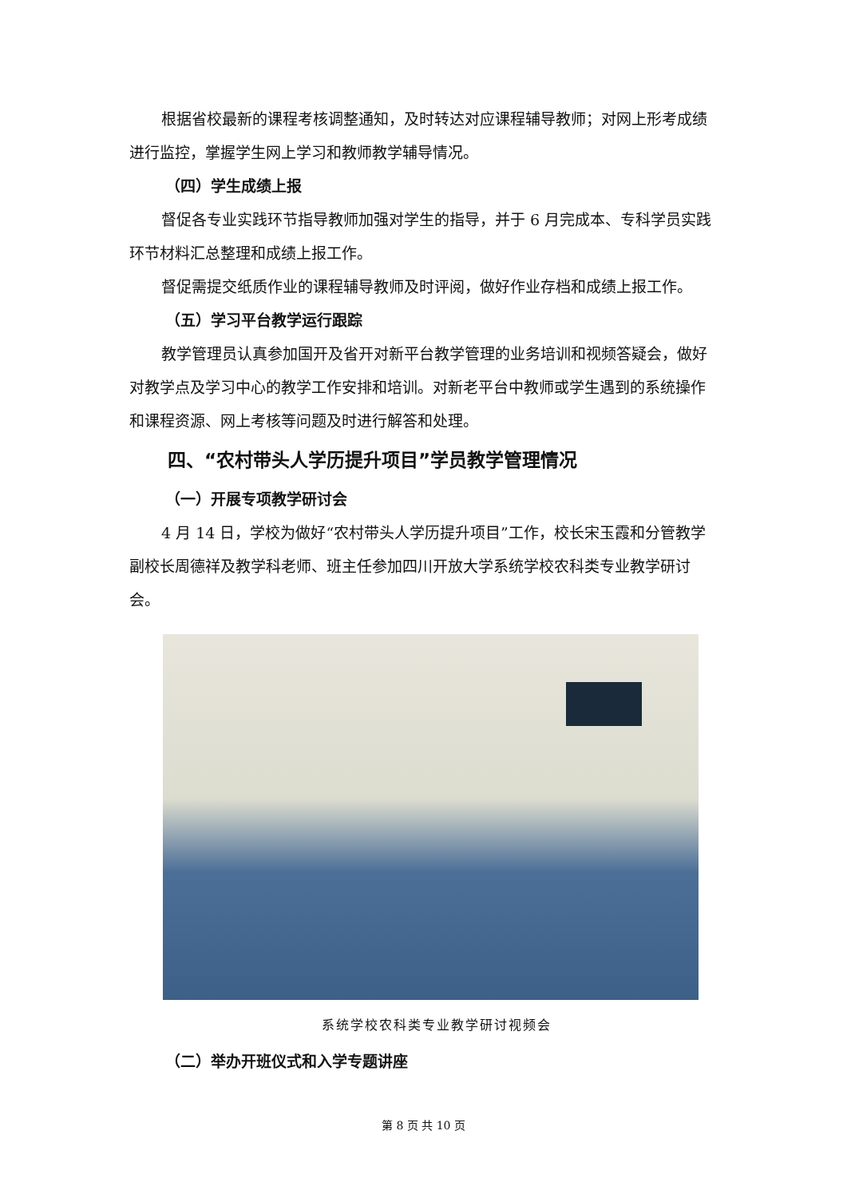根据省校最新的课程考核调整通知，及时转达对应课程辅导教师；对网上形考成绩进行监控，掌握学生网上学习和教师教学辅导情况。
（四）学生成绩上报
督促各专业实践环节指导教师加强对学生的指导，并于 6 月完成本、专科学员实践环节材料汇总整理和成绩上报工作。
督促需提交纸质作业的课程辅导教师及时评阅，做好作业存档和成绩上报工作。
（五）学习平台教学运行跟踪
教学管理员认真参加国开及省开对新平台教学管理的业务培训和视频答疑会，做好对教学点及学习中心的教学工作安排和培训。对新老平台中教师或学生遇到的系统操作和课程资源、网上考核等问题及时进行解答和处理。
四、“农村带头人学历提升项目”学员教学管理情况
（一）开展专项教学研讨会
4 月 14 日，学校为做好“农村带头人学历提升项目”工作，校长宋玉霞和分管教学副校长周德祥及教学科老师、班主任参加四川开放大学系统学校农科类专业教学研讨会。
系统学校农科类专业教学研讨视频会
（二）举办开班仪式和入学专题讲座
第 8 页 共 10 页